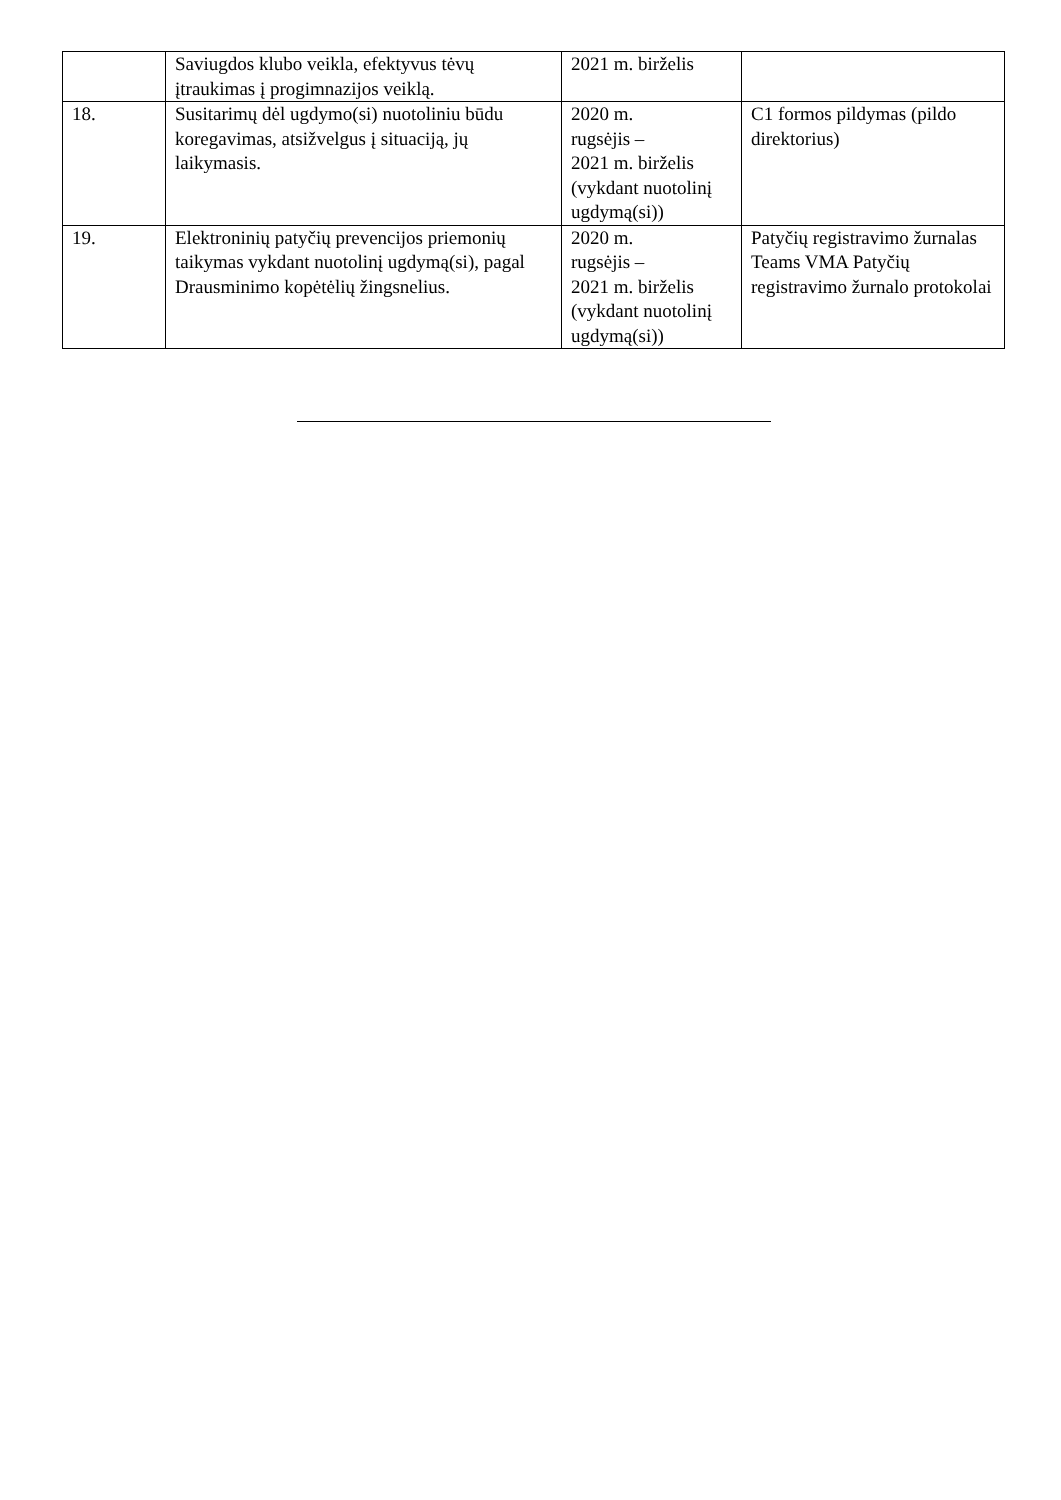| | Saviugdos klubo veikla, efektyvus tėvų įtraukimas į progimnazijos veiklą. | 2021 m. birželis | |
| 18. | Susitarimų dėl ugdymo(si) nuotoliniu būdu koregavimas, atsižvelgus į situaciją, jų laikymasis. | 2020 m. rugsėjis – 2021 m. birželis (vykdant nuotolinį ugdymą(si)) | C1 formos pildymas (pildo direktorius) |
| 19. | Elektroninių patyčių prevencijos priemonių taikymas vykdant nuotolinį ugdymą(si), pagal Drausminimo kopėtėlių žingsnelius. | 2020 m. rugsėjis – 2021 m. birželis (vykdant nuotolinį ugdymą(si)) | Patyčių registravimo žurnalas Teams VMA Patyčių registravimo žurnalo protokolai |